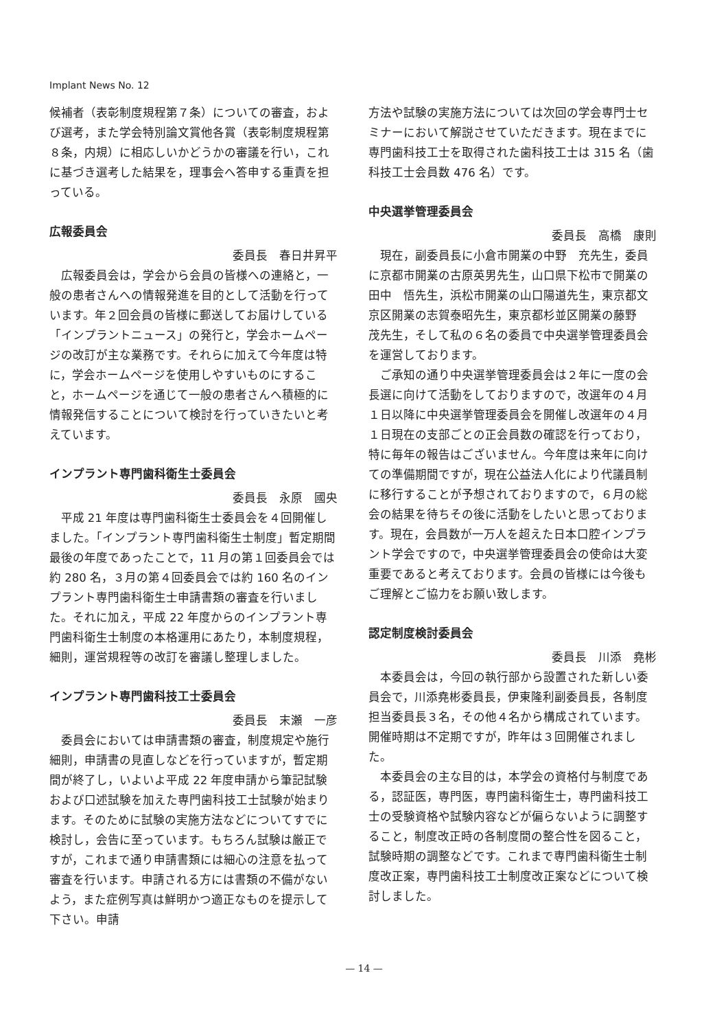Implant News No. 12
候補者（表彰制度規程第７条）についての審査，および選考，また学会特別論文賞他各賞（表彰制度規程第８条，内規）に相応しいかどうかの審議を行い，これに基づき選考した結果を，理事会へ答申する重責を担っている。
広報委員会
委員長　春日井昇平
広報委員会は，学会から会員の皆様への連絡と，一般の患者さんへの情報発進を目的として活動を行っています。年２回会員の皆様に郵送してお届けしている「インプラントニュース」の発行と，学会ホームページの改訂が主な業務です。それらに加えて今年度は特に，学会ホームページを使用しやすいものにすること，ホームページを通じて一般の患者さんへ積極的に情報発信することについて検討を行っていきたいと考えています。
インプラント専門歯科衛生士委員会
委員長　永原　國央
平成 21 年度は専門歯科衛生士委員会を４回開催しました。「インプラント専門歯科衛生士制度」暫定期間最後の年度であったことで，11 月の第１回委員会では約 280 名，３月の第４回委員会では約 160 名のインプラント専門歯科衛生士申請書類の審査を行いました。それに加え，平成 22 年度からのインプラント専門歯科衛生士制度の本格運用にあたり，本制度規程，細則，運営規程等の改訂を審議し整理しました。
インプラント専門歯科技工士委員会
委員長　末瀬　一彦
委員会においては申請書類の審査，制度規定や施行細則，申請書の見直しなどを行っていますが，暫定期間が終了し，いよいよ平成 22 年度申請から筆記試験および口述試験を加えた専門歯科技工士試験が始まります。そのために試験の実施方法などについてすでに検討し，会告に至っています。もちろん試験は厳正ですが，これまで通り申請書類には細心の注意を払って審査を行います。申請される方には書類の不備がないよう，また症例写真は鮮明かつ適正なものを提示して下さい。申請
方法や試験の実施方法については次回の学会専門士セミナーにおいて解説させていただきます。現在までに専門歯科技工士を取得された歯科技工士は 315 名（歯科技工士会員数 476 名）です。
中央選挙管理委員会
委員長　高橋　康則
現在，副委員長に小倉市開業の中野　充先生，委員に京都市開業の古原英男先生，山口県下松市で開業の田中　悟先生，浜松市開業の山口陽道先生，東京都文京区開業の志賀泰昭先生，東京都杉並区開業の藤野　茂先生，そして私の６名の委員で中央選挙管理委員会を運営しております。
ご承知の通り中央選挙管理委員会は２年に一度の会長選に向けて活動をしておりますので，改選年の４月１日以降に中央選挙管理委員会を開催し改選年の４月１日現在の支部ごとの正会員数の確認を行っており，特に毎年の報告はございません。今年度は来年に向けての準備期間ですが，現在公益法人化により代議員制に移行することが予想されておりますので，６月の総会の結果を待ちその後に活動をしたいと思っております。現在，会員数が一万人を超えた日本口腔インプラント学会ですので，中央選挙管理委員会の使命は大変重要であると考えております。会員の皆様には今後もご理解とご協力をお願い致します。
認定制度検討委員会
委員長　川添　堯彬
本委員会は，今回の執行部から設置された新しい委員会で，川添堯彬委員長，伊東隆利副委員長，各制度担当委員長３名，その他４名から構成されています。開催時期は不定期ですが，昨年は３回開催されました。
本委員会の主な目的は，本学会の資格付与制度である，認証医，専門医，専門歯科衛生士，専門歯科技工士の受験資格や試験内容などが偏らないように調整すること，制度改正時の各制度間の整合性を図ること，試験時期の調整などです。これまで専門歯科衛生士制度改正案，専門歯科技工士制度改正案などについて検討しました。
— 14 —